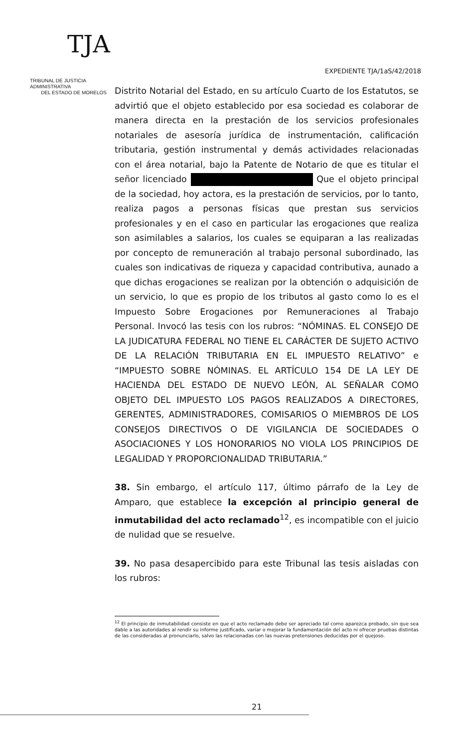TJA
TRIBUNAL DE JUSTICIA ADMINISTRATIVA
DEL ESTADO DE MORELOS
EXPEDIENTE TJA/1aS/42/2018
Distrito Notarial del Estado, en su artículo Cuarto de los Estatutos, se advirtió que el objeto establecido por esa sociedad es colaborar de manera directa en la prestación de los servicios profesionales notariales de asesoría jurídica de instrumentación, calificación tributaria, gestión instrumental y demás actividades relacionadas con el área notarial, bajo la Patente de Notario de que es titular el señor licenciado Que el objeto principal de la sociedad, hoy actora, es la prestación de servicios, por lo tanto, realiza pagos a personas físicas que prestan sus servicios profesionales y en el caso en particular las erogaciones que realiza son asimilables a salarios, los cuales se equiparan a las realizadas por concepto de remuneración al trabajo personal subordinado, las cuales son indicativas de riqueza y capacidad contributiva, aunado a que dichas erogaciones se realizan por la obtención o adquisición de un servicio, lo que es propio de los tributos al gasto como lo es el Impuesto Sobre Erogaciones por Remuneraciones al Trabajo Personal. Invocó las tesis con los rubros: “NÓMINAS. EL CONSEJO DE LA JUDICATURA FEDERAL NO TIENE EL CARÁCTER DE SUJETO ACTIVO DE LA RELACIÓN TRIBUTARIA EN EL IMPUESTO RELATIVO” e “IMPUESTO SOBRE NÓMINAS. EL ARTÍCULO 154 DE LA LEY DE HACIENDA DEL ESTADO DE NUEVO LEÓN, AL SEÑALAR COMO OBJETO DEL IMPUESTO LOS PAGOS REALIZADOS A DIRECTORES, GERENTES, ADMINISTRADORES, COMISARIOS O MIEMBROS DE LOS CONSEJOS DIRECTIVOS O DE VIGILANCIA DE SOCIEDADES O ASOCIACIONES Y LOS HONORARIOS NO VIOLA LOS PRINCIPIOS DE LEGALIDAD Y PROPORCIONALIDAD TRIBUTARIA.”
38. Sin embargo, el artículo 117, último párrafo de la Ley de Amparo, que establece la excepción al principio general de inmutabilidad del acto reclamado<sup>12</sup>, es incompatible con el juicio de nulidad que se resuelve.
39. No pasa desapercibido para este Tribunal las tesis aisladas con los rubros:
<sup>12</sup> El principio de inmutabilidad consiste en que el acto reclamado debe ser apreciado tal como aparezca probado, sin que sea dable a las autoridades al rendir su informe justificado, variar o mejorar la fundamentación del acto ni ofrecer pruebas distintas de las consideradas al pronunciarlo, salvo las relacionadas con las nuevas pretensiones deducidas por el quejoso.
21